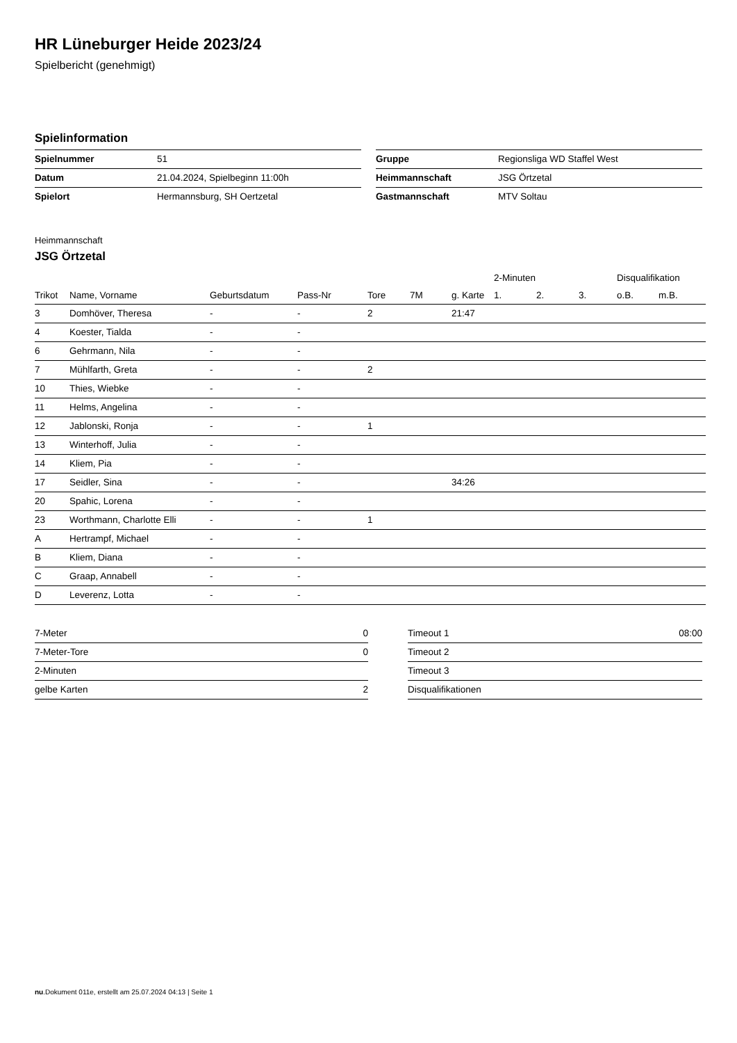HR Lüneburger Heide 2023/24
Spielbericht (genehmigt)
Spielinformation
| Spielnummer | 51 |
| Datum | 21.04.2024, Spielbeginn 11:00h |
| Spielort | Hermannsburg, SH Oertzetal |
| Gruppe | Regionsliga WD Staffel West |
| Heimmannschaft | JSG Örtzetal |
| Gastmannschaft | MTV Soltau |
Heimmannschaft
JSG Örtzetal
| | | | | | | | 2-Minuten | | | Disqualifikation | |
| --- | --- | --- | --- | --- | --- | --- | --- | --- | --- | --- | --- |
| Trikot | Name, Vorname | Geburtsdatum | Pass-Nr | Tore | 7M | g. Karte | 1. | 2. | 3. | o.B. | m.B. |
| 3 | Domhöver, Theresa | - | - | 2 | | 21:47 | | | | | |
| 4 | Koester, Tialda | - | - | | | | | | | | |
| 6 | Gehrmann, Nila | - | - | | | | | | | | |
| 7 | Mühlfarth, Greta | - | - | 2 | | | | | | | |
| 10 | Thies, Wiebke | - | - | | | | | | | | |
| 11 | Helms, Angelina | - | - | | | | | | | | |
| 12 | Jablonski, Ronja | - | - | 1 | | | | | | | |
| 13 | Winterhoff, Julia | - | - | | | | | | | | |
| 14 | Kliem, Pia | - | - | | | | | | | | |
| 17 | Seidler, Sina | - | - | | | 34:26 | | | | | |
| 20 | Spahic, Lorena | - | - | | | | | | | | |
| 23 | Worthmann, Charlotte Elli | - | - | 1 | | | | | | | |
| A | Hertrampf, Michael | - | - | | | | | | | | |
| B | Kliem, Diana | - | - | | | | | | | | |
| C | Graap, Annabell | - | - | | | | | | | | |
| D | Leverenz, Lotta | - | - | | | | | | | | |
| 7-Meter | 0 |
| 7-Meter-Tore | 0 |
| 2-Minuten | |
| gelbe Karten | 2 |
| Timeout 1 | 08:00 |
| Timeout 2 | |
| Timeout 3 | |
| Disqualifikationen | |
nu.Dokument 011e, erstellt am 25.07.2024 04:13 | Seite 1